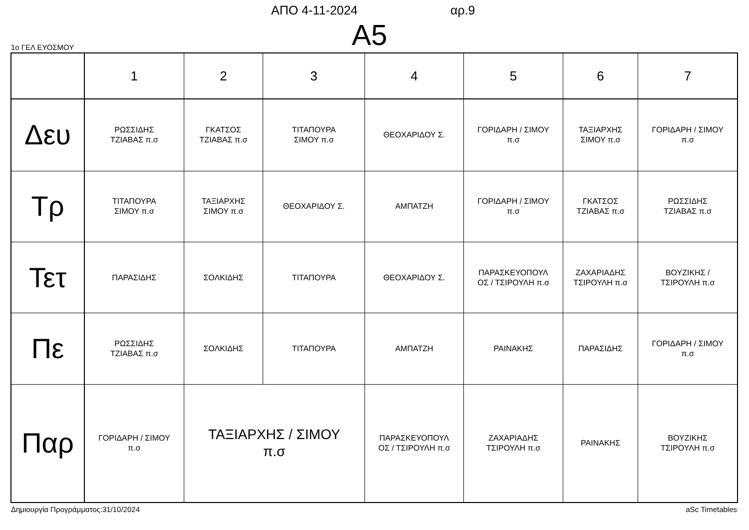ΑΠΟ 4-11-2024 αρ.9
Α5 1ο ΓΕΛ ΕΥΟΣΜΟΥ
| | 1 | 2 | 3 | 4 | 5 | 6 | 7 |
| Δευ | ΡΩΣΣΙΔΗΣ ΤΖΙΑΒΑΣ π.σ | ΓΚΑΤΣΟΣ ΤΖΙΑΒΑΣ π.σ | ΤΙΤΑΠΟΥΡΑ ΣΙΜΟΥ π.σ | ΘΕΟΧΑΡΙΔΟΥ Σ. | ΓΟΡΙΔΑΡΗ / ΣΙΜΟΥ π.σ | ΤΑΞΙΑΡΧΗΣ ΣΙΜΟΥ π.σ | ΓΟΡΙΔΑΡΗ / ΣΙΜΟΥ π.σ |
| Τρ | ΤΙΤΑΠΟΥΡΑ ΣΙΜΟΥ π.σ | ΤΑΞΙΑΡΧΗΣ ΣΙΜΟΥ π.σ | ΘΕΟΧΑΡΙΔΟΥ Σ. | ΑΜΠΑΤΖΗ | ΓΟΡΙΔΑΡΗ / ΣΙΜΟΥ π.σ | ΓΚΑΤΣΟΣ ΤΖΙΑΒΑΣ π.σ | ΡΩΣΣΙΔΗΣ ΤΖΙΑΒΑΣ π.σ |
| Τετ | ΠΑΡΑΣΙΔΗΣ | ΣΟΛΚΙΔΗΣ | ΤΙΤΑΠΟΥΡΑ | ΘΕΟΧΑΡΙΔΟΥ Σ. | ΠΑΡΑΣΚΕΥΟΠΟΥΛ ΟΣ / ΤΣΙΡΟΥΛΗ π.σ | ΖΑΧΑΡΙΑΔΗΣ ΤΣΙΡΟΥΛΗ π.σ | ΒΟΥΖΙΚΗΣ / ΤΣΙΡΟΥΛΗ π.σ |
| Πε | ΡΩΣΣΙΔΗΣ ΤΖΙΑΒΑΣ π.σ | ΣΟΛΚΙΔΗΣ | ΤΙΤΑΠΟΥΡΑ | ΑΜΠΑΤΖΗ | ΡΑΙΝΑΚΗΣ | ΠΑΡΑΣΙΔΗΣ | ΓΟΡΙΔΑΡΗ / ΣΙΜΟΥ π.σ |
| Παρ | ΓΟΡΙΔΑΡΗ / ΣΙΜΟΥ π.σ | ΤΑΞΙΑΡΧΗΣ / ΣΙΜΟΥ π.σ | | ΠΑΡΑΣΚΕΥΟΠΟΥΛ ΟΣ / ΤΣΙΡΟΥΛΗ π.σ | ΖΑΧΑΡΙΑΔΗΣ ΤΣΙΡΟΥΛΗ π.σ | ΡΑΙΝΑΚΗΣ | ΒΟΥΖΙΚΗΣ ΤΣΙΡΟΥΛΗ π.σ |
Δημιουργία Προγράμματος:31/10/2024
aSc Timetables